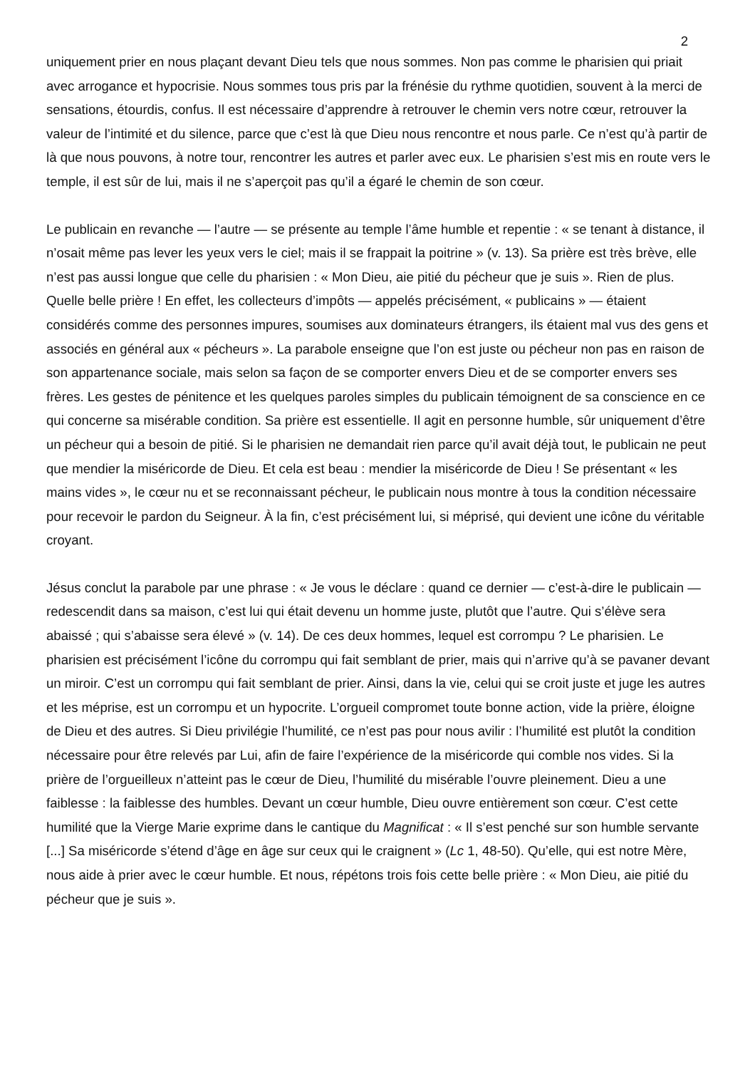2
uniquement prier en nous plaçant devant Dieu tels que nous sommes. Non pas comme le pharisien qui priait avec arrogance et hypocrisie. Nous sommes tous pris par la frénésie du rythme quotidien, souvent à la merci de sensations, étourdis, confus. Il est nécessaire d’apprendre à retrouver le chemin vers notre cœur, retrouver la valeur de l’intimité et du silence, parce que c’est là que Dieu nous rencontre et nous parle. Ce n’est qu’à partir de là que nous pouvons, à notre tour, rencontrer les autres et parler avec eux. Le pharisien s’est mis en route vers le temple, il est sûr de lui, mais il ne s’aperçoit pas qu’il a égaré le chemin de son cœur.
Le publicain en revanche — l’autre — se présente au temple l’âme humble et repentie : « se tenant à distance, il n’osait même pas lever les yeux vers le ciel; mais il se frappait la poitrine » (v. 13). Sa prière est très brève, elle n’est pas aussi longue que celle du pharisien : « Mon Dieu, aie pitié du pécheur que je suis ». Rien de plus. Quelle belle prière ! En effet, les collecteurs d’impôts — appelés précisément, « publicains » — étaient considérés comme des personnes impures, soumises aux dominateurs étrangers, ils étaient mal vus des gens et associés en général aux « pécheurs ». La parabole enseigne que l’on est juste ou pécheur non pas en raison de son appartenance sociale, mais selon sa façon de se comporter envers Dieu et de se comporter envers ses frères. Les gestes de pénitence et les quelques paroles simples du publicain témoignent de sa conscience en ce qui concerne sa misérable condition. Sa prière est essentielle. Il agit en personne humble, sûr uniquement d’être un pécheur qui a besoin de pitié. Si le pharisien ne demandait rien parce qu’il avait déjà tout, le publicain ne peut que mendier la miséricorde de Dieu. Et cela est beau : mendier la miséricorde de Dieu ! Se présentant « les mains vides », le cœur nu et se reconnaissant pécheur, le publicain nous montre à tous la condition nécessaire pour recevoir le pardon du Seigneur. À la fin, c’est précisément lui, si méprisé, qui devient une icône du véritable croyant.
Jésus conclut la parabole par une phrase : « Je vous le déclare : quand ce dernier — c’est-à-dire le publicain — redescendit dans sa maison, c’est lui qui était devenu un homme juste, plutôt que l’autre. Qui s’élève sera abaissé ; qui s’abaisse sera élevé » (v. 14). De ces deux hommes, lequel est corrompu ? Le pharisien. Le pharisien est précisément l’icône du corrompu qui fait semblant de prier, mais qui n’arrive qu’à se pavaner devant un miroir. C’est un corrompu qui fait semblant de prier. Ainsi, dans la vie, celui qui se croit juste et juge les autres et les méprise, est un corrompu et un hypocrite. L’orgueil compromet toute bonne action, vide la prière, éloigne de Dieu et des autres. Si Dieu privilégie l’humilité, ce n’est pas pour nous avilir : l’humilité est plutôt la condition nécessaire pour être relevés par Lui, afin de faire l’expérience de la miséricorde qui comble nos vides. Si la prière de l’orgueilleux n’atteint pas le cœur de Dieu, l’humilité du misérable l’ouvre pleinement. Dieu a une faiblesse : la faiblesse des humbles. Devant un cœur humble, Dieu ouvre entièrement son cœur. C’est cette humilité que la Vierge Marie exprime dans le cantique du Magnificat : « Il s’est penché sur son humble servante [...] Sa miséricorde s’étend d’âge en âge sur ceux qui le craignent » (Lc 1, 48-50). Qu’elle, qui est notre Mère, nous aide à prier avec le cœur humble. Et nous, répétons trois fois cette belle prière : « Mon Dieu, aie pitié du pécheur que je suis ».